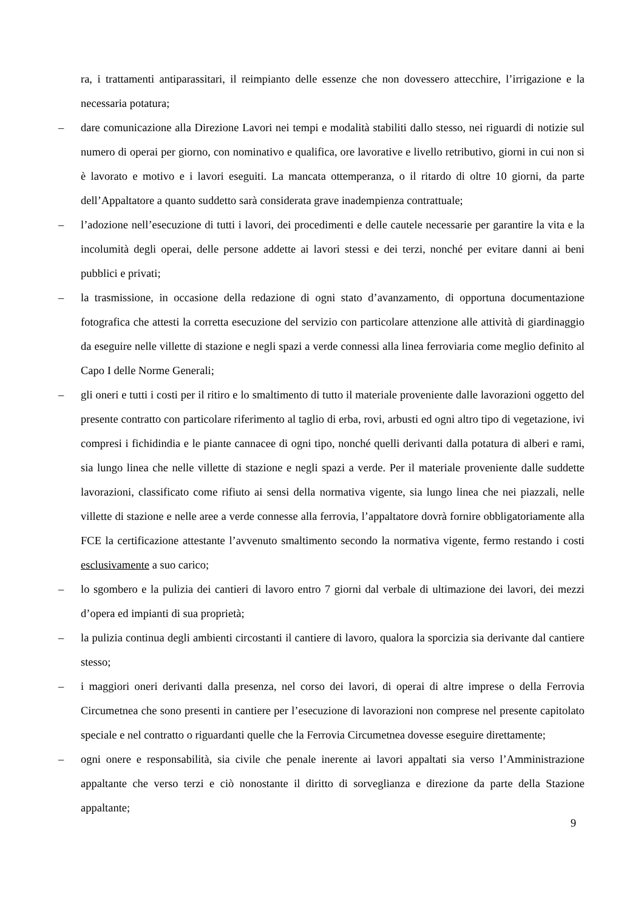ra, i trattamenti antiparassitari, il reimpianto delle essenze che non dovessero attecchire, l’irrigazione e la necessaria potatura;
– dare comunicazione alla Direzione Lavori nei tempi e modalità stabiliti dallo stesso, nei riguardi di notizie sul numero di operai per giorno, con nominativo e qualifica, ore lavorative e livello retributivo, giorni in cui non si è lavorato e motivo e i lavori eseguiti. La mancata ottemperanza, o il ritardo di oltre 10 giorni, da parte dell’Appaltatore a quanto suddetto sarà considerata grave inadempienza contrattuale;
– l’adozione nell’esecuzione di tutti i lavori, dei procedimenti e delle cautele necessarie per garantire la vita e la incolumità degli operai, delle persone addette ai lavori stessi e dei terzi, nonché per evitare danni ai beni pubblici e privati;
– la trasmissione, in occasione della redazione di ogni stato d’avanzamento, di opportuna documentazione fotografica che attesti la corretta esecuzione del servizio con particolare attenzione alle attività di giardinaggio da eseguire nelle villette di stazione e negli spazi a verde connessi alla linea ferroviaria come meglio definito al Capo I delle Norme Generali;
– gli oneri e tutti i costi per il ritiro e lo smaltimento di tutto il materiale proveniente dalle lavorazioni oggetto del presente contratto con particolare riferimento al taglio di erba, rovi, arbusti ed ogni altro tipo di vegetazione, ivi compresi i fichidindia e le piante cannacee di ogni tipo, nonché quelli derivanti dalla potatura di alberi e rami, sia lungo linea che nelle villette di stazione e negli spazi a verde. Per il materiale proveniente dalle suddette lavorazioni, classificato come rifiuto ai sensi della normativa vigente, sia lungo linea che nei piazzali, nelle villette di stazione e nelle aree a verde connesse alla ferrovia, l’appaltatore dovrà fornire obbligatoriamente alla FCE la certificazione attestante l’avvenuto smaltimento secondo la normativa vigente, fermo restando i costi esclusivamente a suo carico;
– lo sgombero e la pulizia dei cantieri di lavoro entro 7 giorni dal verbale di ultimazione dei lavori, dei mezzi d’opera ed impianti di sua proprietà;
– la pulizia continua degli ambienti circostanti il cantiere di lavoro, qualora la sporcizia sia derivante dal cantiere stesso;
– i maggiori oneri derivanti dalla presenza, nel corso dei lavori, di operai di altre imprese o della Ferrovia Circumetnea che sono presenti in cantiere per l’esecuzione di lavorazioni non comprese nel presente capitolato speciale e nel contratto o riguardanti quelle che la Ferrovia Circumetnea dovesse eseguire direttamente;
– ogni onere e responsabilità, sia civile che penale inerente ai lavori appaltati sia verso l’Amministrazione appaltante che verso terzi e ciò nonostante il diritto di sorveglianza e direzione da parte della Stazione appaltante;
9